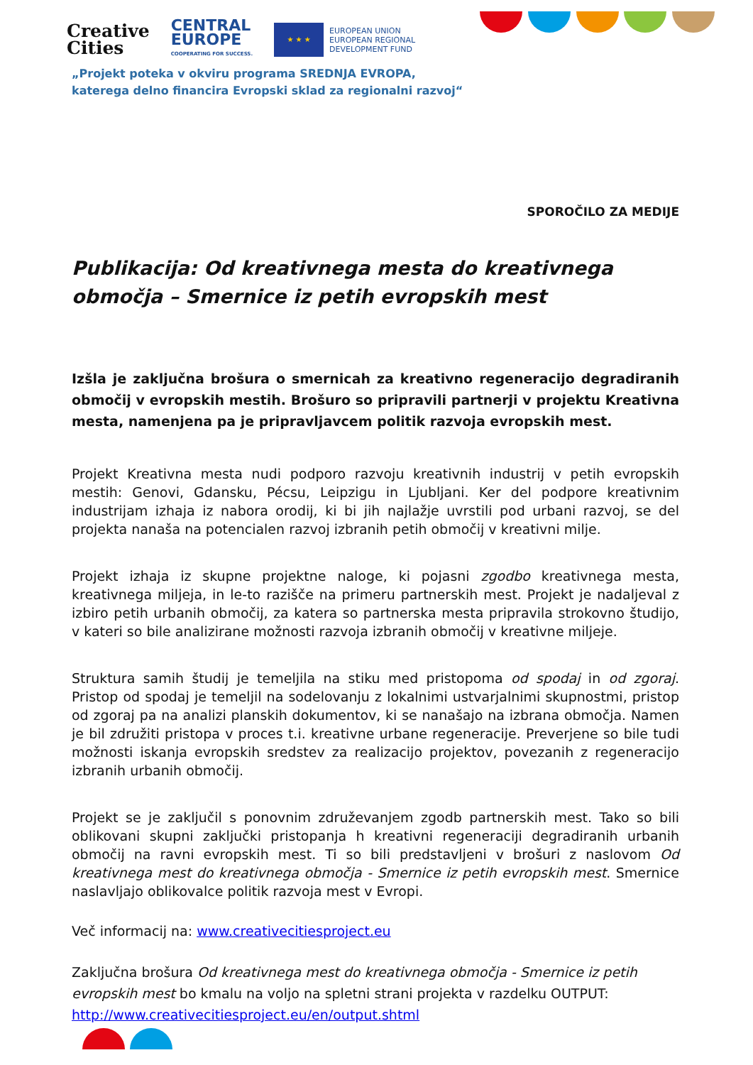Creative
Cities
CENTRAL
EUROPE
COOPERATING FOR SUCCESS.
★ ★ ★
EUROPEAN UNION
EUROPEAN REGIONAL
DEVELOPMENT FUND
„Projekt poteka v okviru programa SREDNJA EVROPA,
katerega delno financira Evropski sklad za regionalni razvoj“
SPOROČILO ZA MEDIJE
Publikacija: Od kreativnega mesta do kreativnega območja – Smernice iz petih evropskih mest
Izšla je zaključna brošura o smernicah za kreativno regeneracijo degradiranih območij v evropskih mestih. Brošuro so pripravili partnerji v projektu Kreativna mesta, namenjena pa je pripravljavcem politik razvoja evropskih mest.
Projekt Kreativna mesta nudi podporo razvoju kreativnih industrij v petih evropskih mestih: Genovi, Gdansku, Pécsu, Leipzigu in Ljubljani. Ker del podpore kreativnim industrijam izhaja iz nabora orodij, ki bi jih najlažje uvrstili pod urbani razvoj, se del projekta nanaša na potencialen razvoj izbranih petih območij v kreativni milje.
Projekt izhaja iz skupne projektne naloge, ki pojasni zgodbo kreativnega mesta, kreativnega miljeja, in le-to razišče na primeru partnerskih mest. Projekt je nadaljeval z izbiro petih urbanih območij, za katera so partnerska mesta pripravila strokovno študijo, v kateri so bile analizirane možnosti razvoja izbranih območij v kreativne miljeje.
Struktura samih študij je temeljila na stiku med pristopoma od spodaj in od zgoraj. Pristop od spodaj je temeljil na sodelovanju z lokalnimi ustvarjalnimi skupnostmi, pristop od zgoraj pa na analizi planskih dokumentov, ki se nanašajo na izbrana območja. Namen je bil združiti pristopa v proces t.i. kreativne urbane regeneracije. Preverjene so bile tudi možnosti iskanja evropskih sredstev za realizacijo projektov, povezanih z regeneracijo izbranih urbanih območij.
Projekt se je zaključil s ponovnim združevanjem zgodb partnerskih mest. Tako so bili oblikovani skupni zaključki pristopanja h kreativni regeneraciji degradiranih urbanih območij na ravni evropskih mest. Ti so bili predstavljeni v brošuri z naslovom Od kreativnega mest do kreativnega območja - Smernice iz petih evropskih mest. Smernice naslavljajo oblikovalce politik razvoja mest v Evropi.
Več informacij na: www.creativecitiesproject.eu
Zaključna brošura Od kreativnega mest do kreativnega območja - Smernice iz petih evropskih mest bo kmalu na voljo na spletni strani projekta v razdelku OUTPUT: http://www.creativecitiesproject.eu/en/output.shtml